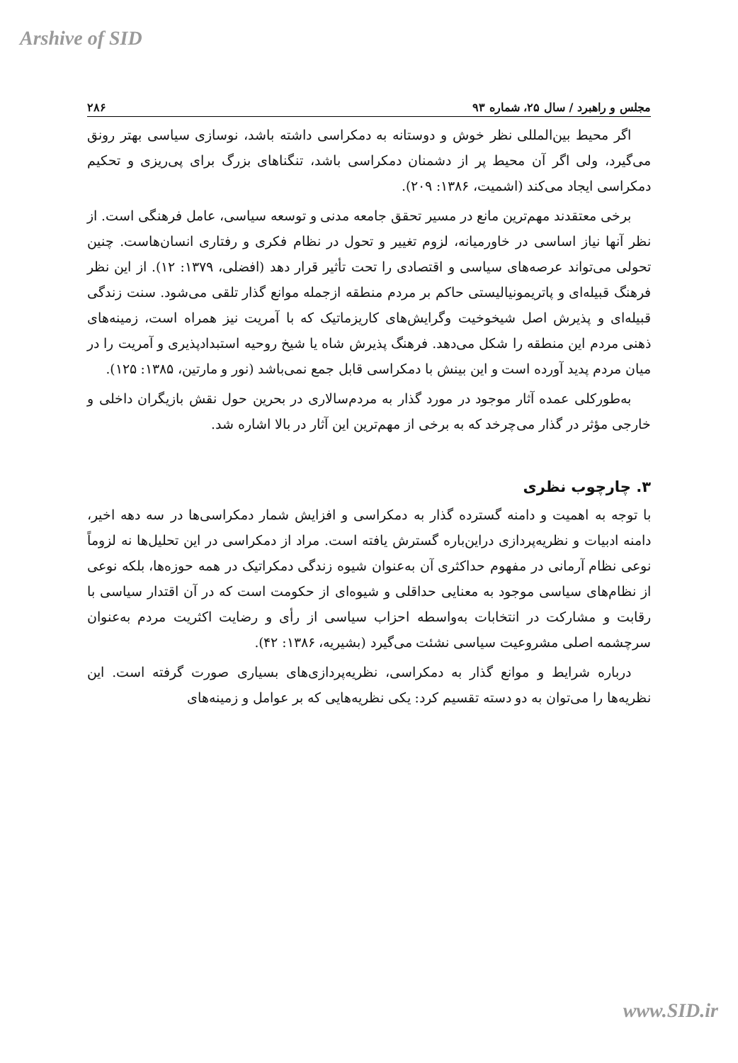Arshive of SID
مجلس و راهبرد / سال ۲۵، شماره ۹۳ ۲۸۶
اگر محیط بین‌المللی نظر خوش و دوستانه به دمکراسی داشته باشد، نوسازی سیاسی بهتر رونق می‌گیرد، ولی اگر آن محیط پر از دشمنان دمکراسی باشد، تنگناهای بزرگ برای پی‌ریزی و تحکیم دمکراسی ایجاد می‌کند (اشمیت، ۱۳۸۶: ۲۰۹).
برخی معتقدند مهم‌ترین مانع در مسیر تحقق جامعه مدنی و توسعه سیاسی، عامل فرهنگی است. از نظر آنها نیاز اساسی در خاورمیانه، لزوم تغییر و تحول در نظام فکری و رفتاری انسان‌هاست. چنین تحولی می‌تواند عرصه‌های سیاسی و اقتصادی را تحت تأثیر قرار دهد (افضلی، ۱۳۷۹: ۱۲). از این نظر فرهنگ قبیله‌ای و پاتریمونیالیستی حاکم بر مردم منطقه ازجمله موانع گذار تلقی می‌شود. سنت زندگی قبیله‌ای و پذیرش اصل شیخوخیت وگرایش‌های کاریزماتیک که با آمریت نیز همراه است، زمینه‌های ذهنی مردم این منطقه را شکل می‌دهد. فرهنگ پذیرش شاه یا شیخ روحیه استبدادپذیری و آمریت را در میان مردم پدید آورده است و این بینش با دمکراسی قابل جمع نمی‌باشد (نور و مارتین، ۱۳۸۵: ۱۲۵).
به‌طورکلی عمده آثار موجود در مورد گذار به مردم‌سالاری در بحرین حول نقش بازیگران داخلی و خارجی مؤثر در گذار می‌چرخد که به برخی از مهم‌ترین این آثار در بالا اشاره شد.
۳. چارچوب نظری
با توجه به اهمیت و دامنه گسترده گذار به دمکراسی و افزایش شمار دمکراسی‌ها در سه دهه اخیر، دامنه ادبیات و نظریه‌پردازی دراین‌باره گسترش یافته است. مراد از دمکراسی در این تحلیل‌ها نه لزوماً نوعی نظام آرمانی در مفهوم حداکثری آن به‌عنوان شیوه زندگی دمکراتیک در همه حوزه‌ها، بلکه نوعی از نظام‌های سیاسی موجود به معنایی حداقلی و شیوه‌ای از حکومت است که در آن اقتدار سیاسی با رقابت و مشارکت در انتخابات به‌واسطه احزاب سیاسی از رأی و رضایت اکثریت مردم به‌عنوان سرچشمه اصلی مشروعیت سیاسی نشئت می‌گیرد (بشیریه، ۱۳۸۶: ۴۲).
درباره شرایط و موانع گذار به دمکراسی، نظریه‌پردازی‌های بسیاری صورت گرفته است. این نظریه‌ها را می‌توان به دو دسته تقسیم کرد: یکی نظریه‌هایی که بر عوامل و زمینه‌های
www.SID.ir